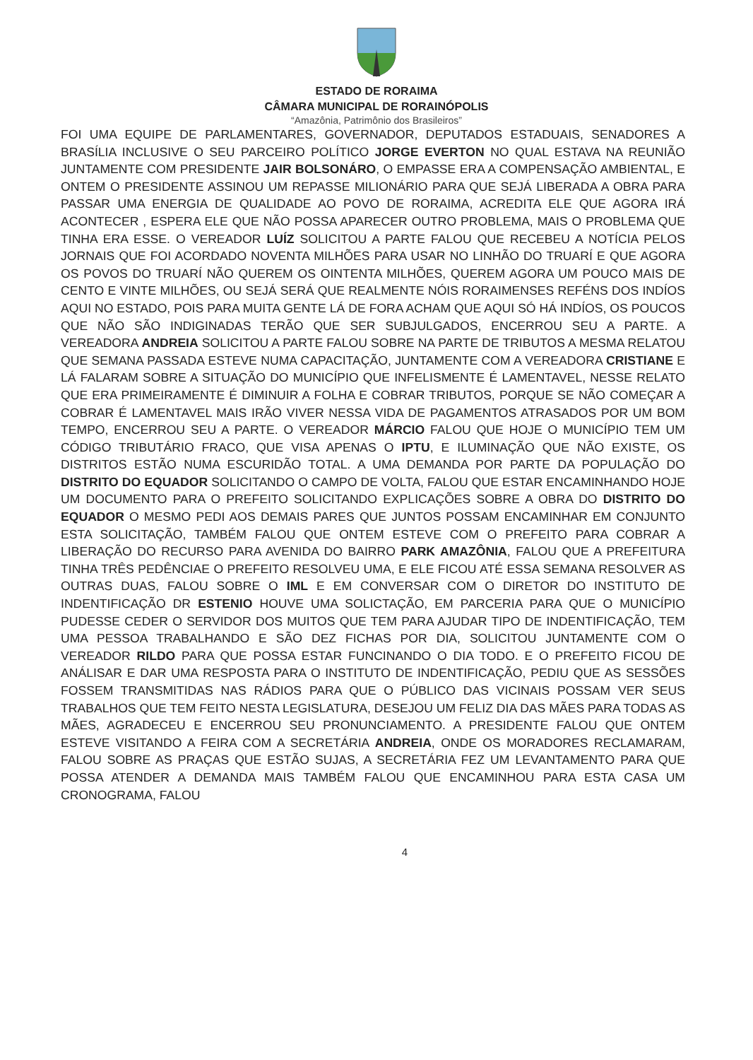ESTADO DE RORAIMA
CÂMARA MUNICIPAL DE RORAINÓPOLIS
“Amazônia, Patrimônio dos Brasileiros”
FOI UMA EQUIPE DE PARLAMENTARES, GOVERNADOR, DEPUTADOS ESTADUAIS, SENADORES A BRASÍLIA INCLUSIVE O SEU PARCEIRO POLÍTICO JORGE EVERTON NO QUAL ESTAVA NA REUNIÃO JUNTAMENTE COM PRESIDENTE JAIR BOLSONÁRO, O EMPASSE ERA A COMPENSAÇÃO AMBIENTAL, E ONTEM O PRESIDENTE ASSINOU UM REPASSE MILIONÁRIO PARA QUE SEJÁ LIBERADA A OBRA PARA PASSAR UMA ENERGIA DE QUALIDADE AO POVO DE RORAIMA, ACREDITA ELE QUE AGORA IRÁ ACONTECER , ESPERA ELE QUE NÃO POSSA APARECER OUTRO PROBLEMA, MAIS O PROBLEMA QUE TINHA ERA ESSE. O VEREADOR LUÍZ SOLICITOU A PARTE FALOU QUE RECEBEU A NOTÍCIA PELOS JORNAIS QUE FOI ACORDADO NOVENTA MILHÕES PARA USAR NO LINHÃO DO TRUARÍ E QUE AGORA OS POVOS DO TRUARÍ NÃO QUEREM OS OINTENTA MILHÕES, QUEREM AGORA UM POUCO MAIS DE CENTO E VINTE MILHÕES, OU SEJÁ SERÁ QUE REALMENTE NÓIS RORAIMENSES REFÉNS DOS INDÍOS AQUI NO ESTADO, POIS PARA MUITA GENTE LÁ DE FORA ACHAM QUE AQUI SÓ HÁ INDÍOS, OS POUCOS QUE NÃO SÃO INDIGINADAS TERÃO QUE SER SUBJULGADOS, ENCERROU SEU A PARTE. A VEREADORA ANDREIA SOLICITOU A PARTE FALOU SOBRE NA PARTE DE TRIBUTOS A MESMA RELATOU QUE SEMANA PASSADA ESTEVE NUMA CAPACITAÇÃO, JUNTAMENTE COM A VEREADORA CRISTIANE E LÁ FALARAM SOBRE A SITUAÇÃO DO MUNICÍPIO QUE INFELISMENTE É LAMENTAVEL, NESSE RELATO QUE ERA PRIMEIRAMENTE É DIMINUIR A FOLHA E COBRAR TRIBUTOS, PORQUE SE NÃO COMEÇAR A COBRAR É LAMENTAVEL MAIS IRÃO VIVER NESSA VIDA DE PAGAMENTOS ATRASADOS POR UM BOM TEMPO, ENCERROU SEU A PARTE. O VEREADOR MÁRCIO FALOU QUE HOJE O MUNICÍPIO TEM UM CÓDIGO TRIBUTÁRIO FRACO, QUE VISA APENAS O IPTU, E ILUMINAÇÃO QUE NÃO EXISTE, OS DISTRITOS ESTÃO NUMA ESCURIDÃO TOTAL. A UMA DEMANDA POR PARTE DA POPULAÇÃO DO DISTRITO DO EQUADOR SOLICITANDO O CAMPO DE VOLTA, FALOU QUE ESTAR ENCAMINHANDO HOJE UM DOCUMENTO PARA O PREFEITO SOLICITANDO EXPLICAÇÕES SOBRE A OBRA DO DISTRITO DO EQUADOR O MESMO PEDI AOS DEMAIS PARES QUE JUNTOS POSSAM ENCAMINHAR EM CONJUNTO ESTA SOLICITAÇÃO, TAMBÉM FALOU QUE ONTEM ESTEVE COM O PREFEITO PARA COBRAR A LIBERAÇÃO DO RECURSO PARA AVENIDA DO BAIRRO PARK AMAZÔNIA, FALOU QUE A PREFEITURA TINHA TRÊS PEDÊNCIAE O PREFEITO RESOLVEU UMA, E ELE FICOU ATÉ ESSA SEMANA RESOLVER AS OUTRAS DUAS, FALOU SOBRE O IML E EM CONVERSAR COM O DIRETOR DO INSTITUTO DE INDENTIFICAÇÃO DR ESTENIO HOUVE UMA SOLICTAÇÃO, EM PARCERIA PARA QUE O MUNICÍPIO PUDESSE CEDER O SERVIDOR DOS MUITOS QUE TEM PARA AJUDAR TIPO DE INDENTIFICAÇÃO, TEM UMA PESSOA TRABALHANDO E SÃO DEZ FICHAS POR DIA, SOLICITOU JUNTAMENTE COM O VEREADOR RILDO PARA QUE POSSA ESTAR FUNCINANDO O DIA TODO. E O PREFEITO FICOU DE ANÁLISAR E DAR UMA RESPOSTA PARA O INSTITUTO DE INDENTIFICAÇÃO, PEDIU QUE AS SESSÕES FOSSEM TRANSMITIDAS NAS RÁDIOS PARA QUE O PÚBLICO DAS VICINAIS POSSAM VER SEUS TRABALHOS QUE TEM FEITO NESTA LEGISLATURA, DESEJOU UM FELIZ DIA DAS MÃES PARA TODAS AS MÃES, AGRADECEU E ENCERROU SEU PRONUNCIAMENTO. A PRESIDENTE FALOU QUE ONTEM ESTEVE VISITANDO A FEIRA COM A SECRETÁRIA ANDREIA, ONDE OS MORADORES RECLAMARAM, FALOU SOBRE AS PRAÇAS QUE ESTÃO SUJAS, A SECRETÁRIA FEZ UM LEVANTAMENTO PARA QUE POSSA ATENDER A DEMANDA MAIS TAMBÉM FALOU QUE ENCAMINHOU PARA ESTA CASA UM CRONOGRAMA, FALOU
4